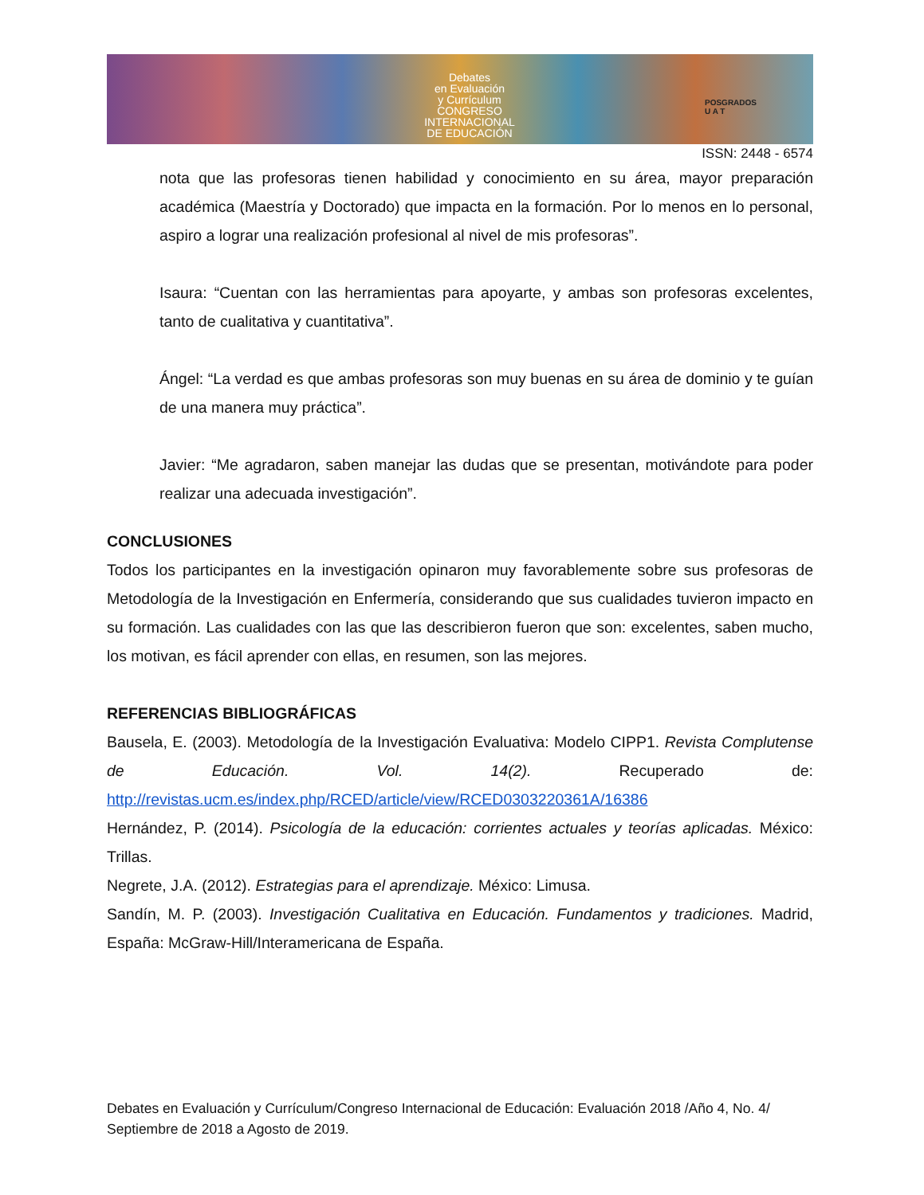Debates
en Evaluación
y Currículum
CONGRESO INTERNACIONAL
DE EDUCACIÓN
POSGRADOS
U A T
ISSN: 2448 - 6574
nota que las profesoras tienen habilidad y conocimiento en su área, mayor preparación académica (Maestría y Doctorado) que impacta en la formación. Por lo menos en lo personal, aspiro a lograr una realización profesional al nivel de mis profesoras”.
Isaura: “Cuentan con las herramientas para apoyarte, y ambas son profesoras excelentes, tanto de cualitativa y cuantitativa”.
Ángel: “La verdad es que ambas profesoras son muy buenas en su área de dominio y te guían de una manera muy práctica”.
Javier: “Me agradaron, saben manejar las dudas que se presentan, motivándote para poder realizar una adecuada investigación”.
CONCLUSIONES
Todos los participantes en la investigación opinaron muy favorablemente sobre sus profesoras de Metodología de la Investigación en Enfermería, considerando que sus cualidades tuvieron impacto en su formación. Las cualidades con las que las describieron fueron que son: excelentes, saben mucho, los motivan, es fácil aprender con ellas, en resumen, son las mejores.
REFERENCIAS BIBLIOGRÁFICAS
Bausela, E. (2003). Metodología de la Investigación Evaluativa: Modelo CIPP1. Revista Complutense de Educación. Vol. 14(2). Recuperado de: http://revistas.ucm.es/index.php/RCED/article/view/RCED0303220361A/16386
Hernández, P. (2014). Psicología de la educación: corrientes actuales y teorías aplicadas. México: Trillas.
Negrete, J.A. (2012). Estrategias para el aprendizaje. México: Limusa.
Sandín, M. P. (2003). Investigación Cualitativa en Educación. Fundamentos y tradiciones. Madrid, España: McGraw-Hill/Interamericana de España.
Debates en Evaluación y Currículum/Congreso Internacional de Educación: Evaluación 2018 /Año 4, No. 4/ Septiembre de 2018 a Agosto de 2019.